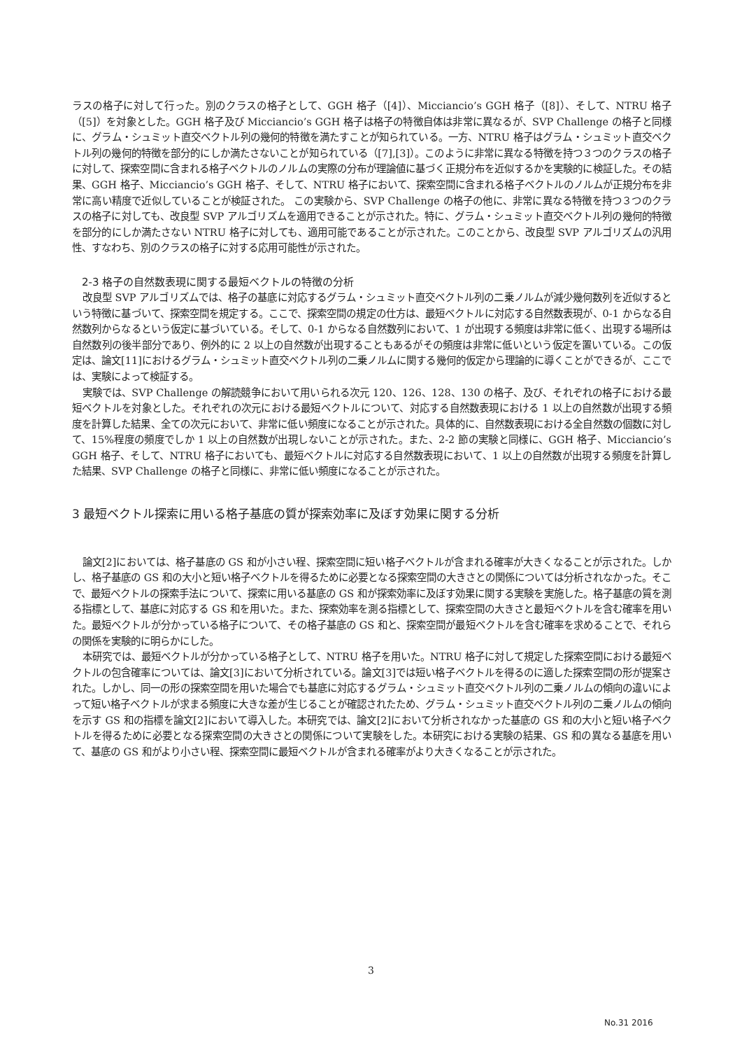ラスの格子に対して行った。別のクラスの格子として、GGH 格子（[4]）、Micciancio’s GGH 格子（[8]）、そして、NTRU 格子（[5]）を対象とした。GGH 格子及び Micciancio’s GGH 格子は格子の特徴自体は非常に異なるが、SVP Challenge の格子と同様に、グラム・シュミット直交ベクトル列の幾何的特徴を満たすことが知られている。一方、NTRU 格子はグラム・シュミット直交ベクトル列の幾何的特徴を部分的にしか満たさないことが知られている（[7],[3]）。このように非常に異なる特徴を持つ３つのクラスの格子に対して、探索空間に含まれる格子ベクトルのノルムの実際の分布が理論値に基づく正規分布を近似するかを実験的に検証した。その結果、GGH 格子、Micciancio’s GGH 格子、そして、NTRU 格子において、探索空間に含まれる格子ベクトルのノルムが正規分布を非常に高い精度で近似していることが検証された。 この実験から、SVP Challenge の格子の他に、非常に異なる特徴を持つ３つのクラスの格子に対しても、改良型 SVP アルゴリズムを適用できることが示された。特に、グラム・シュミット直交ベクトル列の幾何的特徴を部分的にしか満たさない NTRU 格子に対しても、適用可能であることが示された。このことから、改良型 SVP アルゴリズムの汎用性、すなわち、別のクラスの格子に対する応用可能性が示された。
2-3 格子の自然数表現に関する最短ベクトルの特徴の分析
改良型 SVP アルゴリズムでは、格子の基底に対応するグラム・シュミット直交ベクトル列の二乗ノルムが減少幾何数列を近似するという特徴に基づいて、探索空間を規定する。ここで、探索空間の規定の仕方は、最短ベクトルに対応する自然数表現が、0-1 からなる自然数列からなるという仮定に基づいている。そして、0-1 からなる自然数列において、1 が出現する頻度は非常に低く、出現する場所は自然数列の後半部分であり、例外的に 2 以上の自然数が出現することもあるがその頻度は非常に低いという仮定を置いている。この仮定は、論文[11]におけるグラム・シュミット直交ベクトル列の二乗ノルムに関する幾何的仮定から理論的に導くことができるが、ここでは、実験によって検証する。
実験では、SVP Challenge の解読競争において用いられる次元 120、126、128、130 の格子、及び、それぞれの格子における最短ベクトルを対象とした。それぞれの次元における最短ベクトルについて、対応する自然数表現における 1 以上の自然数が出現する頻度を計算した結果、全ての次元において、非常に低い頻度になることが示された。具体的に、自然数表現における全自然数の個数に対して、15%程度の頻度でしか 1 以上の自然数が出現しないことが示された。また、2-2 節の実験と同様に、GGH 格子、Micciancio’s GGH 格子、そして、NTRU 格子においても、最短ベクトルに対応する自然数表現において、1 以上の自然数が出現する頻度を計算した結果、SVP Challenge の格子と同様に、非常に低い頻度になることが示された。
3 最短ベクトル探索に用いる格子基底の質が探索効率に及ぼす効果に関する分析
論文[2]においては、格子基底の GS 和が小さい程、探索空間に短い格子ベクトルが含まれる確率が大きくなることが示された。しかし、格子基底の GS 和の大小と短い格子ベクトルを得るために必要となる探索空間の大きさとの関係については分析されなかった。そこで、最短ベクトルの探索手法について、探索に用いる基底の GS 和が探索効率に及ぼす効果に関する実験を実施した。格子基底の質を測る指標として、基底に対応する GS 和を用いた。また、探索効率を測る指標として、探索空間の大きさと最短ベクトルを含む確率を用いた。最短ベクトルが分かっている格子について、その格子基底の GS 和と、探索空間が最短ベクトルを含む確率を求めることで、それらの関係を実験的に明らかにした。
本研究では、最短ベクトルが分かっている格子として、NTRU 格子を用いた。NTRU 格子に対して規定した探索空間における最短ベクトルの包含確率については、論文[3]において分析されている。論文[3]では短い格子ベクトルを得るのに適した探索空間の形が提案された。しかし、同一の形の探索空間を用いた場合でも基底に対応するグラム・シュミット直交ベクトル列の二乗ノルムの傾向の違いによって短い格子ベクトルが求まる頻度に大きな差が生じることが確認されたため、グラム・シュミット直交ベクトル列の二乗ノルムの傾向を示す GS 和の指標を論文[2]において導入した。本研究では、論文[2]において分析されなかった基底の GS 和の大小と短い格子ベクトルを得るために必要となる探索空間の大きさとの関係について実験をした。本研究における実験の結果、GS 和の異なる基底を用いて、基底の GS 和がより小さい程、探索空間に最短ベクトルが含まれる確率がより大きくなることが示された。
3
No.31 2016